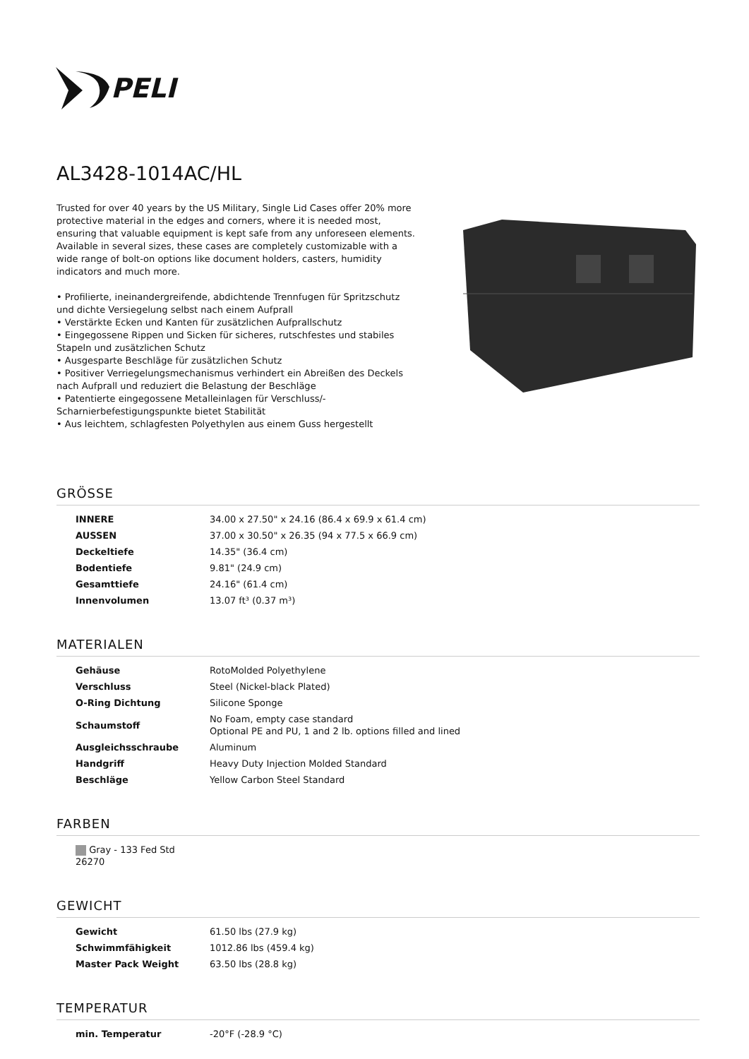PELI
AL3428-1014AC/HL
Trusted for over 40 years by the US Military, Single Lid Cases offer 20% more protective material in the edges and corners, where it is needed most, ensuring that valuable equipment is kept safe from any unforeseen elements. Available in several sizes, these cases are completely customizable with a wide range of bolt-on options like document holders, casters, humidity indicators and much more.
• Profilierte, ineinandergreifende, abdichtende Trennfugen für Spritzschutz und dichte Versiegelung selbst nach einem Aufprall
• Verstärkte Ecken und Kanten für zusätzlichen Aufprallschutz
• Eingegossene Rippen und Sicken für sicheres, rutschfestes und stabiles Stapeln und zusätzlichen Schutz
• Ausgesparte Beschläge für zusätzlichen Schutz
• Positiver Verriegelungsmechanismus verhindert ein Abreißen des Deckels nach Aufprall und reduziert die Belastung der Beschläge
• Patentierte eingegossene Metalleinlagen für Verschluss/-Scharnierbefestigungspunkte bietet Stabilität
• Aus leichtem, schlagfesten Polyethylen aus einem Guss hergestellt
GRÖSSE
| INNERE | 34.00 x 27.50" x 24.16 (86.4 x 69.9 x 61.4 cm) |
| AUSSEN | 37.00 x 30.50" x 26.35 (94 x 77.5 x 66.9 cm) |
| Deckeltiefe | 14.35" (36.4 cm) |
| Bodentiefe | 9.81" (24.9 cm) |
| Gesamttiefe | 24.16" (61.4 cm) |
| Innenvolumen | 13.07 ft³ (0.37 m³) |
MATERIALEN
| Gehäuse | RotoMolded Polyethylene |
| Verschluss | Steel (Nickel-black Plated) |
| O-Ring Dichtung | Silicone Sponge |
| Schaumstoff | No Foam, empty case standard Optional PE and PU, 1 and 2 lb. options filled and lined |
| Ausgleichsschraube | Aluminum |
| Handgriff | Heavy Duty Injection Molded Standard |
| Beschläge | Yellow Carbon Steel Standard |
FARBEN
| Gray - 133 Fed Std 26270 |
GEWICHT
| Gewicht | 61.50 lbs (27.9 kg) |
| Schwimmfähigkeit | 1012.86 lbs (459.4 kg) |
| Master Pack Weight | 63.50 lbs (28.8 kg) |
TEMPERATUR
| min. Temperatur | -20°F (-28.9 °C) |